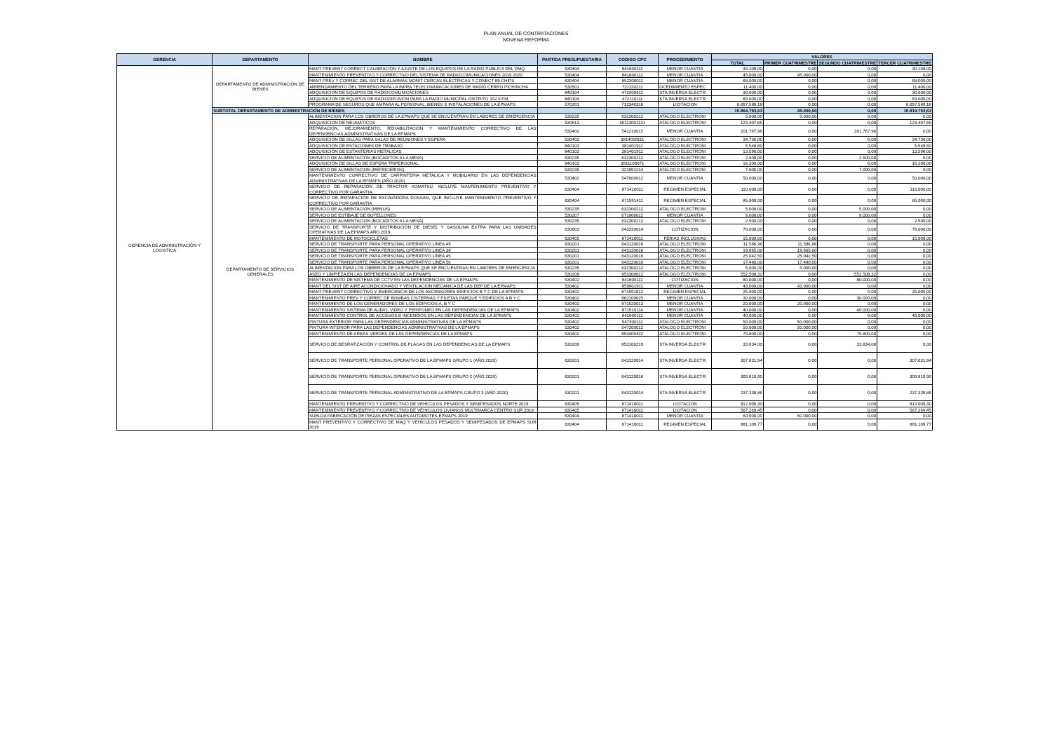PLAN ANUAL DE CONTRATACIONES
NOVENA REFORMA
| GERENCIA | DEPARTAMENTO | NOMBRE | PARTIDA PRESUPUESTARIA | CODIGO CPC | PROCEDIMIENTO | VALORES | | | |
| --- | --- | --- | --- | --- | --- | --- | --- | --- | --- |
| | | | | | | TOTAL | PRIMER CUATRIMESTRE | SEGUNDO CUATRIMESTRE | TERCER CUATRIMESTRE |
| GERENCIA DE ADMINISTRACIÓN Y LOGISTICA | DEPARTAMENTO DE ADMINISTRACIÓN DE BIENES | MANT PREVENT CORRECT CALIBRACIÓN Y AJUSTE DE LOS EQUIPOS DE LA RADIO PÚBLICA DEL DMQ | 530404 | 841600111 | MENOR CUANTIA | 30.108,00 | 0,00 | 0,00 | 30.108,00 |
| | | MANTENIMIENTO PREVENTIVO Y CORRECTIVO DEL SISTEMA DE RADIOCOMUNICACIONES 2019 2020 | 530404 | 841600111 | MENOR CUANTIA | 45.000,00 | 45.000,00 | 0,00 | 0,00 |
| | | MANT PREV Y CORREC DEL SIST DE ALARMAS MONIT CERCAS ELECTRICAS Y CONECT 89 CHIPS | 630404 | 852300011 | MENOR CUANTIA | 68.000,00 | 0,00 | 0,00 | 68.000,00 |
| | | ARRENDAMIENTO DEL TERRENO PARA LA INFRA TELECOMUNICACIONES DE RADIO CERRO PICHINCHA | 530501 | 721120211 | OCEDIMIENTO ESPEC | 11.400,00 | 0,00 | 0,00 | 11.400,00 |
| | | ADQUISICION DE EQUIPOS DE RADIOCOMUNICACIONES | 840104 | 472200611 | STA INVERSA ELECTR | 30.000,00 | 0,00 | 0,00 | 30.000,00 |
| | | ADQUISICION DE EQUIPOS DE RADIODIFUSION PARA LA RADIO MUNICIPAL DISTRITO 102.9 FM | 840104 | 472110111 | STA INVERSA ELECTR | 69.000,00 | 0,00 | 0,00 | 69.000,00 |
| | | PROGRAMA DE SEGUROS QUE AMPARA AL PERSONAL, BIENES E INSTALACIONES DE LA EPMAPS | 570201 | 713340318 | LICITACION | 6.697.589,18 | 0,00 | 0,00 | 6.697.589,18 |
| | SUBTOTAL DEPARTAMENTO DE ADMINISTRACIÓN DE BIENES | | | | | 15.864.793,63 | 45.000,00 | 0,00 | 15.819.793,63 |
| | DEPARTAMENTO DE SERVICIOS GENERALES | ALIMENTACION PARA LOS OBREROS DE LA EPMAPS QUE SE ENCUENTRAN EN LABORES DE EMERGENCIA | 530235 | 632300212 | ATALOGO ELECTRONI | 5.000,00 | 5.000,00 | 0,00 | 0,00 |
| | | ADQUISICION DE NEUMÁTICOS | 530813 | 36113001131 | ATALOGO ELECTRONI | 123.407,65 | 0,00 | 0,00 | 123.407,65 |
| | | REPARACION, MEJORAMIENTO, REHABILITACION Y MANTENIMIENTO CORRECTIVO DE LAS DEPENDENCIAS ADMINISTRATIVAS DE LA EPMAPS | 530402 | 541210015 | MENOR CUANTIA | 201.767,96 | 0,00 | 201.767,96 | 0,00 |
| | | ADQUISICIÓN DE SILLAS PARA SALAS DE REUNIONES Y ESPERA | 530403 | 3814019111 | ATALOGO ELECTRONI | 34.736,00 | 0,00 | 0,00 | 34.736,00 |
| | | ADQUISICIÓN DE ESTACIONES DE TRABAJO | 840103 | 381401911 | ATALOGO ELECTRONI | 5.548,60 | 0,00 | 0,00 | 5.548,60 |
| | | ADQUISICIÓN DE ESTANTERIAS METALICAS | 840103 | 381401911 | ATALOGO ELECTRONI | 13.596,00 | 0,00 | 0,00 | 13.596,00 |
| | | SERVICIO DE ALIMENTACION (BOCADITOS A LA MESA) | 530235 | 632300212 | ATALOGO ELECTRONI | 2.500,00 | 0,00 | 2.500,00 | 0,00 |
| | | ADQUISICIÓN DE SILLAS DE ESPERA TRIPERSONAL | 840103 | 3811100071 | ATALOGO ELECTRONI | 16.200,00 | 0,00 | 0,00 | 16.200,00 |
| | | SERVICIO DE ALIMENTACION (REFRIGERIOS) | 530235 | 321991214 | ATALOGO ELECTRONI | 7.000,00 | 0,00 | 7.000,00 | 0,00 |
| | | MANTENIMIENTO CORRECTIVO DE CARPINTERIA METALICA Y MOBILIARIO EN LAS DEPENDENCIAS ADMINISTRATIVAS DE LA EPMAPS (AÑO 2020) | 530402 | 547600012 | MENOR CUANTIA | 50.000,00 | 0,00 | 0,00 | 50.000,00 |
| | | SERVICIO DE REPARACIÓN DE TRACTOR KOMATSU, INCLUYE MANTENIMIENTO PREVENTIVO Y CORRECTIVO POR GARANTIA. | 630404 | 871410011 | REGIMEN ESPECIAL | 110.000,00 | 0,00 | 0,00 | 110.000,00 |
| | | SERVICIO DE REPARACIÓN DE EXCAVADORA DOSSAN, QUE INCLUYE MANTENIMIENTO PREVENTIVO Y CORRECTIVO POR GARANTIA | 630404 | 871591411 | REGIMEN ESPECIAL | 85.000,00 | 0,00 | 0,00 | 85.000,00 |
| | | SERVICIO DE ALIMENTACION (MENUS) | 530235 | 632300212 | ATALOGO ELECTRONI | 5.000,00 | 0,00 | 5.000,00 | 0,00 |
| | | SERVICIO DE ESTIBAJE DE BOTELLONES | 530207 | 671900012 | MENOR CUANTIA | 9.000,00 | 0,00 | 9.000,00 | 0,00 |
| | | SERVICIO DE ALIMENTACION (BOCADITOS A LA MESA) | 530235 | 632300212 | ATALOGO ELECTRONI | 2.500,00 | 0,00 | 0,00 | 2.500,00 |
| | | SERVICIO DE TRANSPORTE Y DISTRIBUCIÓN DE DIESEL Y GASOLINA EXTRA PARA LAS UNIDADES OPERATIVAS DE LA EPMAPS AÑO 2019 | 630803 | 643320014 | COTIZACION | 78.000,00 | 0,00 | 0,00 | 78.000,00 |
| | | MANTENIMIENTO DE MOTOCICLETAS | 630405 | 871410011 | FERIAS INCLUSIVAS | 15.000,00 | 0,00 | 0,00 | 15.000,00 |
| | | SERVICIO DE TRANSPORTE PARA PERSONAL OPERATIVO LINEA 49 | 630201 | 643120016 | ATALOGO ELECTRONI | 11.586,96 | 11.586,96 | 0,00 | 0,00 |
| | | SERVICIO DE TRANSPORTE PARA PERSONAL OPERATIVO LINEA 38 | 630201 | 643120016 | ATALOGO ELECTRONI | 19.665,00 | 19.665,00 | 0,00 | 0,00 |
| | | SERVICIO DE TRANSPORTE PARA PERSONAL OPERATIVO LINEA 45 | 630201 | 643120016 | ATALOGO ELECTRONI | 25.042,50 | 25.042,50 | 0,00 | 0,00 |
| | | SERVICIO DE TRANSPORTE PARA PERSONAL OPERATIVO LINEA 50 | 630201 | 643120016 | ATALOGO ELECTRONI | 17.480,00 | 17.480,00 | 0,00 | 0,00 |
| | | ALIMENTACION PARA LOS OBREROS DE LA EPMAPS QUE SE ENCUENTRAN EN LABORES DE EMERGENCIA | 530235 | 632300212 | ATALOGO ELECTRONI | 5.000,00 | 5.000,00 | 0,00 | 0,00 |
| | | ASEO Y LIMPIEZA EN LAS DEPENDENCIAS DE LA EPMAPS | 530209 | 853300012 | ATALOGO ELECTRONI | 552.508,32 | 0,00 | 552.508,32 | 0,00 |
| | | MANTENIMIENTO DE SISTEMA DE CCTV EN LAS DEPENDENCIAS DE LA EPMAPS | 530402 | 841600111 | COTIZACION | 80.000,00 | 0,00 | 80.000,00 | 0,00 |
| | | MANT DEL SIST DE AIRE ACONDICIONADO Y VENTILACION MECANICA DE LAS DEP DE LA EPMAPS | 530402 | 859901911 | MENOR CUANTIA | 43.000,00 | 43.000,00 | 0,00 | 0,00 |
| | | MANT PREVENT CORRECTIVO Y EMERGENCIA DE LOS ASCENSORES EDIFICIOS B Y C DE LA EPMAPS | 530402 | 871591612 | REGIMEN ESPECIAL | 25.000,00 | 0,00 | 0,00 | 25.000,00 |
| | | MANTENIMIENTO PREV Y CORREC DE BOMBAS CISTERNAS Y PILETAS PARQUE Y EDIFICIOS A B Y C | 530402 | 862100625 | MENOR CUANTIA | 30.000,00 | 0,00 | 30.000,00 | 0,00 |
| | | MANTENIMIENTO DE LOS GENERADORES DE LOS EDIFICIOS A, B Y C | 530402 | 871520013 | MENOR CUANTIA | 20.000,00 | 20.000,00 | 0,00 | 0,00 |
| | | MANTENIMIENTO SISTEMA DE AUDIO, VIDEO Y PERIFONEO EN LAS DEPENDENCIAS DE LA EPMAPS | 530402 | 871510114 | MENOR CUANTIA | 40.000,00 | 0,00 | 40.000,00 | 0,00 |
| | | MANTENIMIENTO CONTROL DE ACCESOS E INCENDIOS EN LAS DEPENDENCIAS DE LA EPMAPS | 530402 | 841600111 | MENOR CUANTIA | 40.000,00 | 0,00 | 0,00 | 40.000,00 |
| | | PINTURA EXTERIOR PARA LAS DEPENDENCIAS ADMINISTRATIVAS DE LA EPMAPS | 530402 | 547300111 | ATALOGO ELECTRONI | 50.000,00 | 50.000,00 | 0,00 | 0,00 |
| | | PINTURA INTERIOR PARA LAS DEPENDENCIAS ADMINISTRATIVAS DE LA EPMAPS | 530402 | 547300012 | ATALOGO ELECTRONI | 50.000,00 | 50.000,00 | 0,00 | 0,00 |
| | | MANTENIMIENTO DE AREAS VERDES DE LAS DEPENDENCIAS DE LA EPMAPS | 530402 | 853400432 | ATALOGO ELECTRONI | 79.800,00 | 0,00 | 79.800,00 | 0,00 |
| | | SERVICIO DE DESRATIZACIÓN Y CONTROL DE PLAGAS EN LAS DEPENDENCIAS DE LA EPMAPS | 530209 | 853100219 | STA INVERSA ELECTR | 33.834,00 | 0,00 | 33.834,00 | 0,00 |
| | | SERVICIO DE TRANSPORTE PERSONAL OPERATIVO DE LA EPMAPS GRUPO 1 (AÑO 2020) | 630201 | 643120014 | STA INVERSA ELECTR | 307.631,94 | 0,00 | 0,00 | 307.631,94 |
| | | SERVICIO DE TRANSPORTE PERSONAL OPERATIVO DE LA EPMAPS GRUPO 2 (AÑO 2020) | 630201 | 643120016 | STA INVERSA ELECTR | 309.819,90 | 0,00 | 0,00 | 309.819,90 |
| | | SERVICIO DE TRANSPORTE PERSONAL ADMINISTRATIVO DE LA EPMAPS GRUPO 3 (AÑO 2020) | 530201 | 643120014 | STA INVERSA ELECTR | 237.338,86 | 0,00 | 0,00 | 237.338,86 |
| | | MANTENIMIENTO PREVENTIVO Y CORRECTIVO DE VEHÍCULOS PESADOS Y SEMIPESADOS NORTE 2019 | 630405 | 871410011 | LICITACION | 812.009,30 | 0,00 | 0,00 | 812.009,30 |
| | | MANTENIMIENTO PREVENTIVO Y CORRECTIVO DE VEHICULOS LIVIANOS MULTIMARCA CENTRO SUR 2019 | 630405 | 871410011 | LICITACION | 567.269,45 | 0,00 | 0,00 | 567.269,45 |
| | | SUELDA FABRICACIÓN DE PIEZAS ESPECIALES AUTOMOTES EPMAPS 2019 | 630404 | 871410011 | MENOR CUANTIA | 60.000,00 | 60.000,00 | 0,00 | 0,00 |
| | | MANT PREVENTIVO Y CORRECTIVO DE MAQ Y VEHÍCULOS PESADOS Y SEMIPESADOS DE EPMAPS SUR 2019 | 630404 | 871410011 | REGIMEN ESPECIAL | 881.109,77 | 0,00 | 0,00 | 881.109,77 |